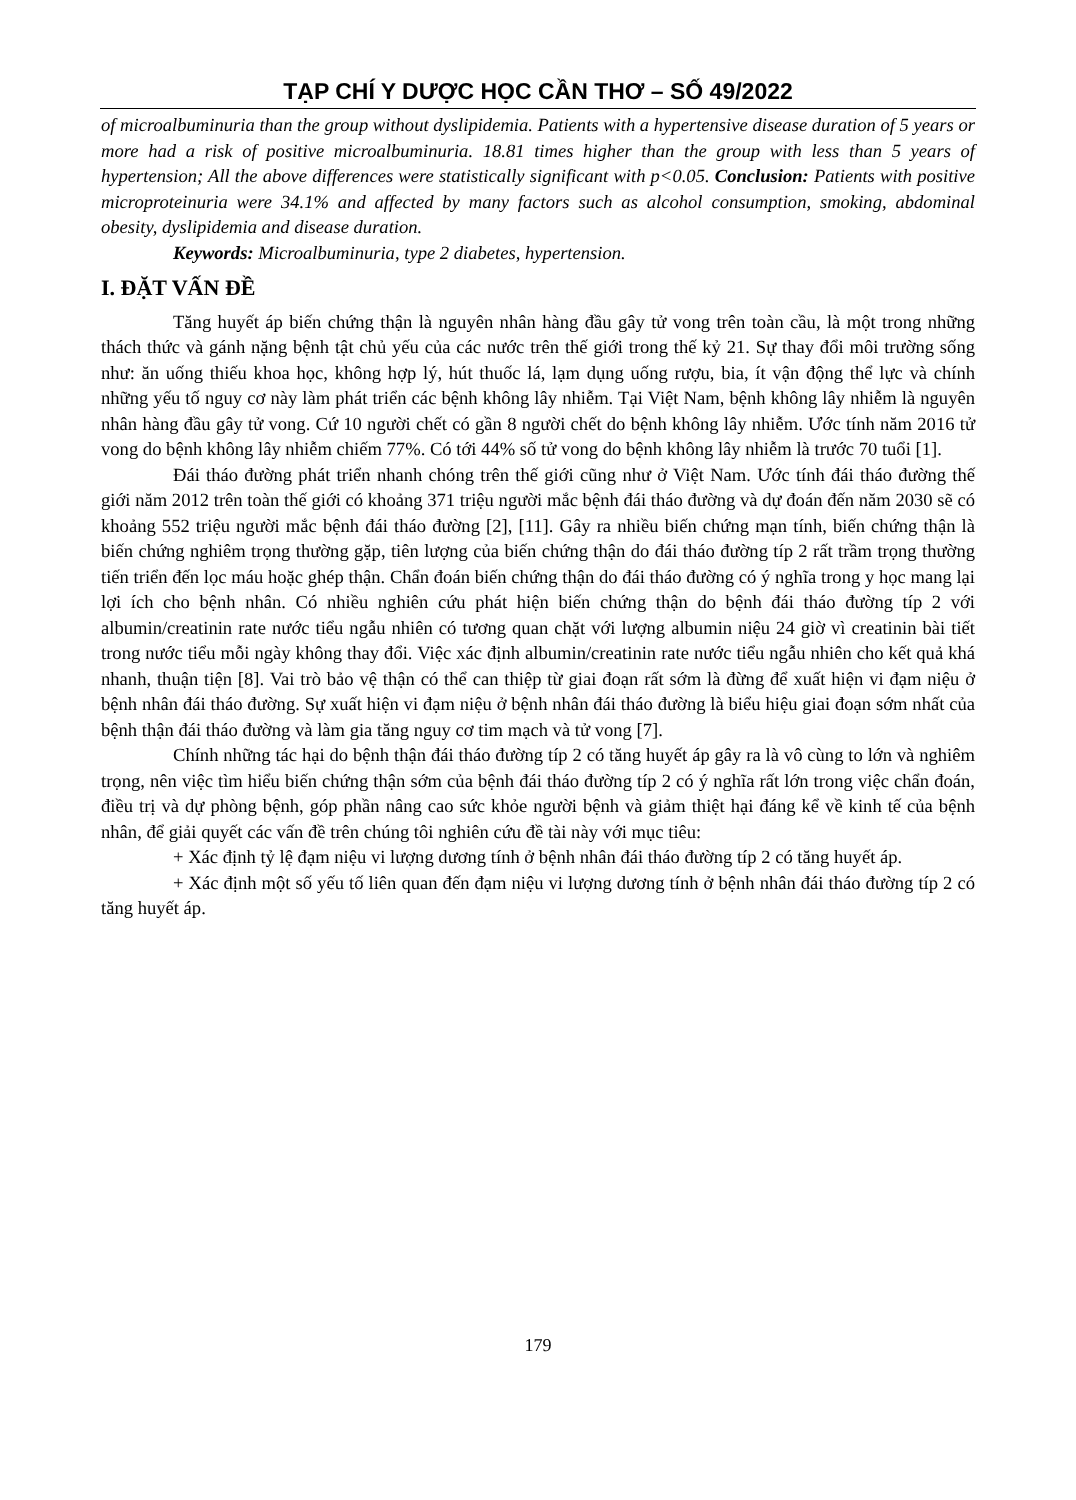TẠP CHÍ Y DƯỢC HỌC CẦN THƠ – SỐ 49/2022
of microalbuminuria than the group without dyslipidemia. Patients with a hypertensive disease duration of 5 years or more had a risk of positive microalbuminuria. 18.81 times higher than the group with less than 5 years of hypertension; All the above differences were statistically significant with p<0.05. Conclusion: Patients with positive microproteinuria were 34.1% and affected by many factors such as alcohol consumption, smoking, abdominal obesity, dyslipidemia and disease duration.
Keywords: Microalbuminuria, type 2 diabetes, hypertension.
I. ĐẶT VẤN ĐỀ
Tăng huyết áp biến chứng thận là nguyên nhân hàng đầu gây tử vong trên toàn cầu, là một trong những thách thức và gánh nặng bệnh tật chủ yếu của các nước trên thế giới trong thế kỷ 21. Sự thay đổi môi trường sống như: ăn uống thiếu khoa học, không hợp lý, hút thuốc lá, lạm dụng uống rượu, bia, ít vận động thể lực và chính những yếu tố nguy cơ này làm phát triển các bệnh không lây nhiễm. Tại Việt Nam, bệnh không lây nhiễm là nguyên nhân hàng đầu gây tử vong. Cứ 10 người chết có gần 8 người chết do bệnh không lây nhiễm. Ước tính năm 2016 tử vong do bệnh không lây nhiễm chiếm 77%. Có tới 44% số tử vong do bệnh không lây nhiễm là trước 70 tuổi [1].
Đái tháo đường phát triển nhanh chóng trên thế giới cũng như ở Việt Nam. Ước tính đái tháo đường thế giới năm 2012 trên toàn thế giới có khoảng 371 triệu người mắc bệnh đái tháo đường và dự đoán đến năm 2030 sẽ có khoảng 552 triệu người mắc bệnh đái tháo đường [2], [11]. Gây ra nhiều biến chứng mạn tính, biến chứng thận là biến chứng nghiêm trọng thường gặp, tiên lượng của biến chứng thận do đái tháo đường típ 2 rất trầm trọng thường tiến triển đến lọc máu hoặc ghép thận. Chẩn đoán biến chứng thận do đái tháo đường có ý nghĩa trong y học mang lại lợi ích cho bệnh nhân. Có nhiều nghiên cứu phát hiện biến chứng thận do bệnh đái tháo đường típ 2 với albumin/creatinin rate nước tiểu ngẫu nhiên có tương quan chặt với lượng albumin niệu 24 giờ vì creatinin bài tiết trong nước tiểu mỗi ngày không thay đổi. Việc xác định albumin/creatinin rate nước tiểu ngẫu nhiên cho kết quả khá nhanh, thuận tiện [8]. Vai trò bảo vệ thận có thể can thiệp từ giai đoạn rất sớm là đừng để xuất hiện vi đạm niệu ở bệnh nhân đái tháo đường. Sự xuất hiện vi đạm niệu ở bệnh nhân đái tháo đường là biểu hiệu giai đoạn sớm nhất của bệnh thận đái tháo đường và làm gia tăng nguy cơ tim mạch và tử vong [7].
Chính những tác hại do bệnh thận đái tháo đường típ 2 có tăng huyết áp gây ra là vô cùng to lớn và nghiêm trọng, nên việc tìm hiểu biến chứng thận sớm của bệnh đái tháo đường típ 2 có ý nghĩa rất lớn trong việc chẩn đoán, điều trị và dự phòng bệnh, góp phần nâng cao sức khỏe người bệnh và giảm thiệt hại đáng kể về kinh tế của bệnh nhân, để giải quyết các vấn đề trên chúng tôi nghiên cứu đề tài này với mục tiêu:
+ Xác định tỷ lệ đạm niệu vi lượng dương tính ở bệnh nhân đái tháo đường típ 2 có tăng huyết áp.
+ Xác định một số yếu tố liên quan đến đạm niệu vi lượng dương tính ở bệnh nhân đái tháo đường típ 2 có tăng huyết áp.
179